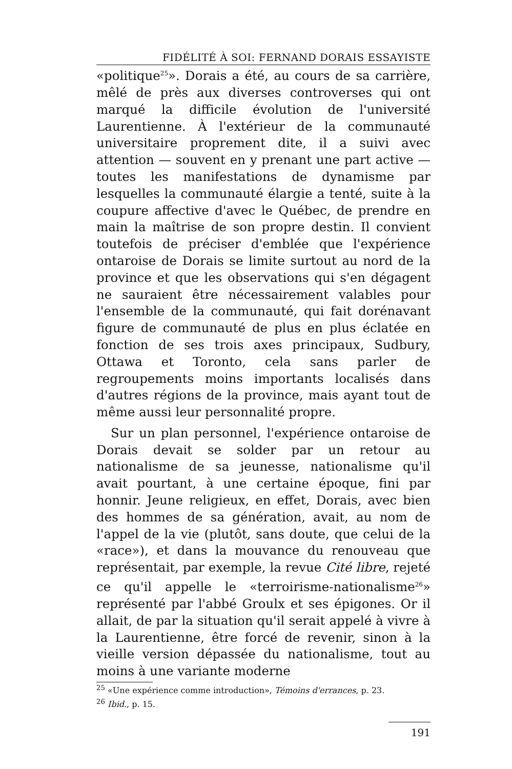FIDÉLITÉ À SOI: FERNAND DORAIS ESSAYISTE
«politique<sup>25</sup>». Dorais a été, au cours de sa carrière, mêlé de près aux diverses controverses qui ont marqué la difficile évolution de l'université Laurentienne. À l'extérieur de la communauté universitaire proprement dite, il a suivi avec attention — souvent en y prenant une part active — toutes les manifestations de dynamisme par lesquelles la communauté élargie a tenté, suite à la coupure affective d'avec le Québec, de prendre en main la maîtrise de son propre destin. Il convient toutefois de préciser d'emblée que l'expérience ontaroise de Dorais se limite surtout au nord de la province et que les observations qui s'en dégagent ne sauraient être nécessairement valables pour l'ensemble de la communauté, qui fait dorénavant figure de communauté de plus en plus éclatée en fonction de ses trois axes principaux, Sudbury, Ottawa et Toronto, cela sans parler de regroupements moins importants localisés dans d'autres régions de la province, mais ayant tout de même aussi leur personnalité propre.
Sur un plan personnel, l'expérience ontaroise de Dorais devait se solder par un retour au nationalisme de sa jeunesse, nationalisme qu'il avait pourtant, à une certaine époque, fini par honnir. Jeune religieux, en effet, Dorais, avec bien des hommes de sa génération, avait, au nom de l'appel de la vie (plutôt, sans doute, que celui de la «race»), et dans la mouvance du renouveau que représentait, par exemple, la revue Cité libre, rejeté ce qu'il appelle le «terroirisme-nationalisme<sup>26</sup>» représenté par l'abbé Groulx et ses épigones. Or il allait, de par la situation qu'il serait appelé à vivre à la Laurentienne, être forcé de revenir, sinon à la vieille version dépassée du nationalisme, tout au moins à une variante moderne
<sup>25</sup> «Une expérience comme introduction», Témoins d'errances, p. 23.
<sup>26</sup> Ibid., p. 15.
191